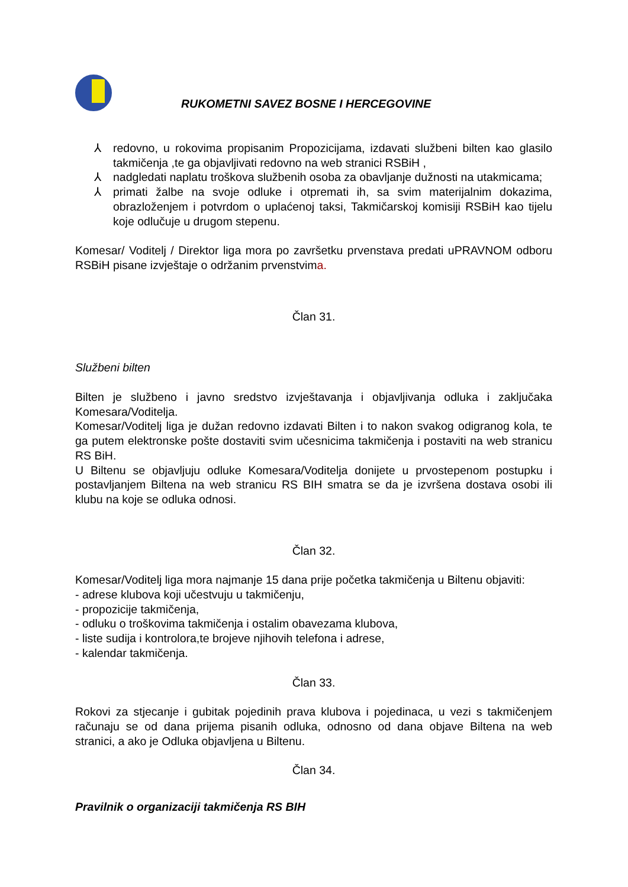RUKOMETNI SAVEZ BOSNE I HERCEGOVINE
⅄ redovno, u rokovima propisanim Propozicijama, izdavati službeni bilten kao glasilo takmičenja ,te ga objavljivati redovno na web stranici RSBiH ,
⅄ nadgledati naplatu troškova službenih osoba za obavljanje dužnosti na utakmicama;
⅄ primati žalbe na svoje odluke i otpremati ih, sa svim materijalnim dokazima, obrazloženjem i potvrdom o uplaćenoj taksi, Takmičarskoj komisiji RSBiH kao tijelu koje odlučuje u drugom stepenu.
Komesar/ Voditelj / Direktor liga mora po završetku prvenstava predati uPRAVNOM odboru RSBiH pisane izvještaje o održanim prvenstvima.
Član 31.
Službeni bilten
Bilten je službeno i javno sredstvo izvještavanja i objavljivanja odluka i zaključaka Komesara/Voditelja.
Komesar/Voditelj liga je dužan redovno izdavati Bilten i to nakon svakog odigranog kola, te ga putem elektronske pošte dostaviti svim učesnicima takmičenja i postaviti na web stranicu RS BiH.
U Biltenu se objavljuju odluke Komesara/Voditelja donijete u prvostepenom postupku i postavljanjem Biltena na web stranicu RS BIH smatra se da je izvršena dostava osobi ili klubu na koje se odluka odnosi.
Član 32.
Komesar/Voditelj liga mora najmanje 15 dana prije početka takmičenja u Biltenu objaviti:
- adrese klubova koji učestvuju u takmičenju,
- propozicije takmičenja,
- odluku o troškovima takmičenja i ostalim obavezama klubova,
- liste sudija i kontrolora,te brojeve njihovih telefona i adrese,
- kalendar takmičenja.
Član 33.
Rokovi za stjecanje i gubitak pojedinih prava klubova i pojedinaca, u vezi s takmičenjem računaju se od dana prijema pisanih odluka, odnosno od dana objave Biltena na web stranici, a ako je Odluka objavljena u Biltenu.
Član 34.
Pravilnik o organizaciji takmičenja RS BIH